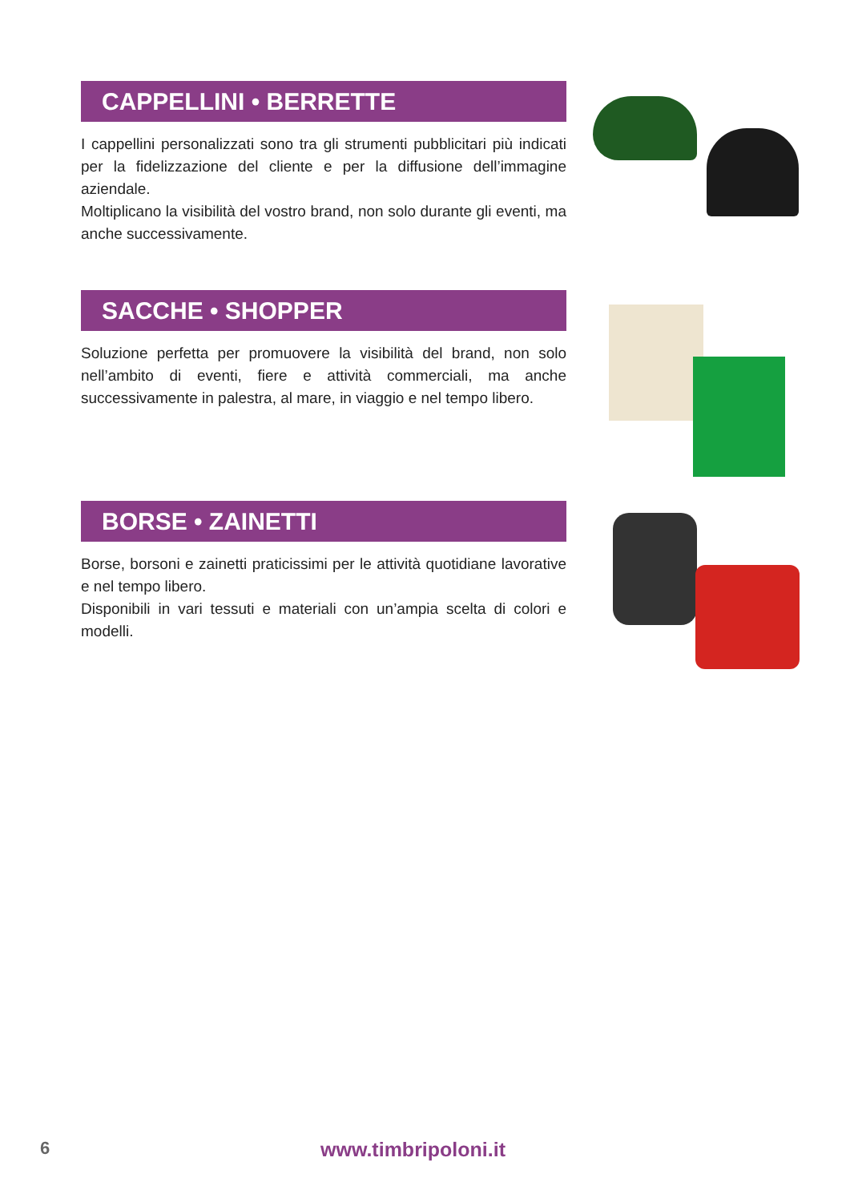CAPPELLINI • BERRETTE
I cappellini personalizzati sono tra gli strumenti pubblicitari più indicati per la fidelizzazione del cliente e per la diffusione dell’immagine aziendale.
Moltiplicano la visibilità del vostro brand, non solo durante gli eventi, ma anche successivamente.
SACCHE • SHOPPER
Soluzione perfetta per promuovere la visibilità del brand, non solo nell’ambito di eventi, fiere e attività commerciali, ma anche successivamente in palestra, al mare, in viaggio e nel tempo libero.
BORSE • ZAINETTI
Borse, borsoni e zainetti praticissimi per le attività quotidiane lavorative e nel tempo libero.
Disponibili in vari tessuti e materiali con un’ampia scelta di colori e modelli.
6 www.timbripoloni.it